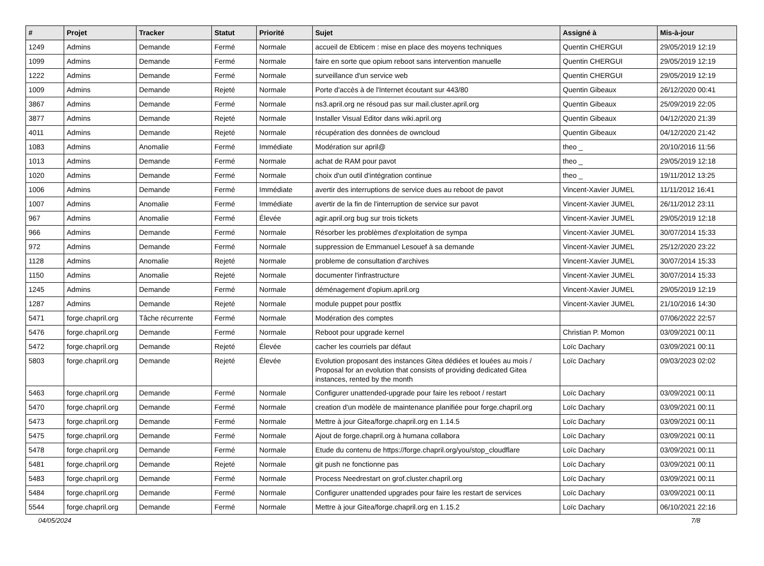| # | Projet | Tracker | Statut | Priorité | Sujet | Assigné à | Mis-à-jour |
| --- | --- | --- | --- | --- | --- | --- | --- |
| 1249 | Admins | Demande | Fermé | Normale | accueil de Ebticem : mise en place des moyens techniques | Quentin CHERGUI | 29/05/2019 12:19 |
| 1099 | Admins | Demande | Fermé | Normale | faire en sorte que opium reboot sans intervention manuelle | Quentin CHERGUI | 29/05/2019 12:19 |
| 1222 | Admins | Demande | Fermé | Normale | surveillance d'un service web | Quentin CHERGUI | 29/05/2019 12:19 |
| 1009 | Admins | Demande | Rejeté | Normale | Porte d'accès à de l'Internet écoutant sur 443/80 | Quentin Gibeaux | 26/12/2020 00:41 |
| 3867 | Admins | Demande | Fermé | Normale | ns3.april.org ne résoud pas sur mail.cluster.april.org | Quentin Gibeaux | 25/09/2019 22:05 |
| 3877 | Admins | Demande | Rejeté | Normale | Installer Visual Editor dans wiki.april.org | Quentin Gibeaux | 04/12/2020 21:39 |
| 4011 | Admins | Demande | Rejeté | Normale | récupération des données de owncloud | Quentin Gibeaux | 04/12/2020 21:42 |
| 1083 | Admins | Anomalie | Fermé | Immédiate | Modération sur april@ | theo _ | 20/10/2016 11:56 |
| 1013 | Admins | Demande | Fermé | Normale | achat de RAM pour pavot | theo _ | 29/05/2019 12:18 |
| 1020 | Admins | Demande | Fermé | Normale | choix d'un outil d'intégration continue | theo _ | 19/11/2012 13:25 |
| 1006 | Admins | Demande | Fermé | Immédiate | avertir des interruptions de service dues au reboot de pavot | Vincent-Xavier JUMEL | 11/11/2012 16:41 |
| 1007 | Admins | Anomalie | Fermé | Immédiate | avertir de la fin de l'interruption de service sur pavot | Vincent-Xavier JUMEL | 26/11/2012 23:11 |
| 967 | Admins | Anomalie | Fermé | Élevée | agir.april.org bug sur trois tickets | Vincent-Xavier JUMEL | 29/05/2019 12:18 |
| 966 | Admins | Demande | Fermé | Normale | Résorber les problèmes d'exploitation de sympa | Vincent-Xavier JUMEL | 30/07/2014 15:33 |
| 972 | Admins | Demande | Fermé | Normale | suppression de Emmanuel Lesouef à sa demande | Vincent-Xavier JUMEL | 25/12/2020 23:22 |
| 1128 | Admins | Anomalie | Rejeté | Normale | probleme de consultation d'archives | Vincent-Xavier JUMEL | 30/07/2014 15:33 |
| 1150 | Admins | Anomalie | Rejeté | Normale | documenter l'infrastructure | Vincent-Xavier JUMEL | 30/07/2014 15:33 |
| 1245 | Admins | Demande | Fermé | Normale | déménagement d'opium.april.org | Vincent-Xavier JUMEL | 29/05/2019 12:19 |
| 1287 | Admins | Demande | Rejeté | Normale | module puppet pour postfix | Vincent-Xavier JUMEL | 21/10/2016 14:30 |
| 5471 | forge.chapril.org | Tâche récurrente | Fermé | Normale | Modération des comptes | | 07/06/2022 22:57 |
| 5476 | forge.chapril.org | Demande | Fermé | Normale | Reboot pour upgrade kernel | Christian P. Momon | 03/09/2021 00:11 |
| 5472 | forge.chapril.org | Demande | Rejeté | Élevée | cacher les courriels par défaut | Loïc Dachary | 03/09/2021 00:11 |
| 5803 | forge.chapril.org | Demande | Rejeté | Élevée | Evolution proposant des instances Gitea dédiées et louées au mois / Proposal for an evolution that consists of providing dedicated Gitea instances, rented by the month | Loïc Dachary | 09/03/2023 02:02 |
| 5463 | forge.chapril.org | Demande | Fermé | Normale | Configurer unattended-upgrade pour faire les reboot / restart | Loïc Dachary | 03/09/2021 00:11 |
| 5470 | forge.chapril.org | Demande | Fermé | Normale | creation d'un modèle de maintenance planifiée pour forge.chapril.org | Loïc Dachary | 03/09/2021 00:11 |
| 5473 | forge.chapril.org | Demande | Fermé | Normale | Mettre à jour Gitea/forge.chapril.org en 1.14.5 | Loïc Dachary | 03/09/2021 00:11 |
| 5475 | forge.chapril.org | Demande | Fermé | Normale | Ajout de forge.chapril.org à humana collabora | Loïc Dachary | 03/09/2021 00:11 |
| 5478 | forge.chapril.org | Demande | Fermé | Normale | Etude du contenu de https://forge.chapril.org/you/stop_cloudflare | Loïc Dachary | 03/09/2021 00:11 |
| 5481 | forge.chapril.org | Demande | Rejeté | Normale | git push ne fonctionne pas | Loïc Dachary | 03/09/2021 00:11 |
| 5483 | forge.chapril.org | Demande | Fermé | Normale | Process Needrestart on grof.cluster.chapril.org | Loïc Dachary | 03/09/2021 00:11 |
| 5484 | forge.chapril.org | Demande | Fermé | Normale | Configurer unattended upgrades pour faire les restart de services | Loïc Dachary | 03/09/2021 00:11 |
| 5544 | forge.chapril.org | Demande | Fermé | Normale | Mettre à jour Gitea/forge.chapril.org en 1.15.2 | Loïc Dachary | 06/10/2021 22:16 |
04/05/2024 7/8